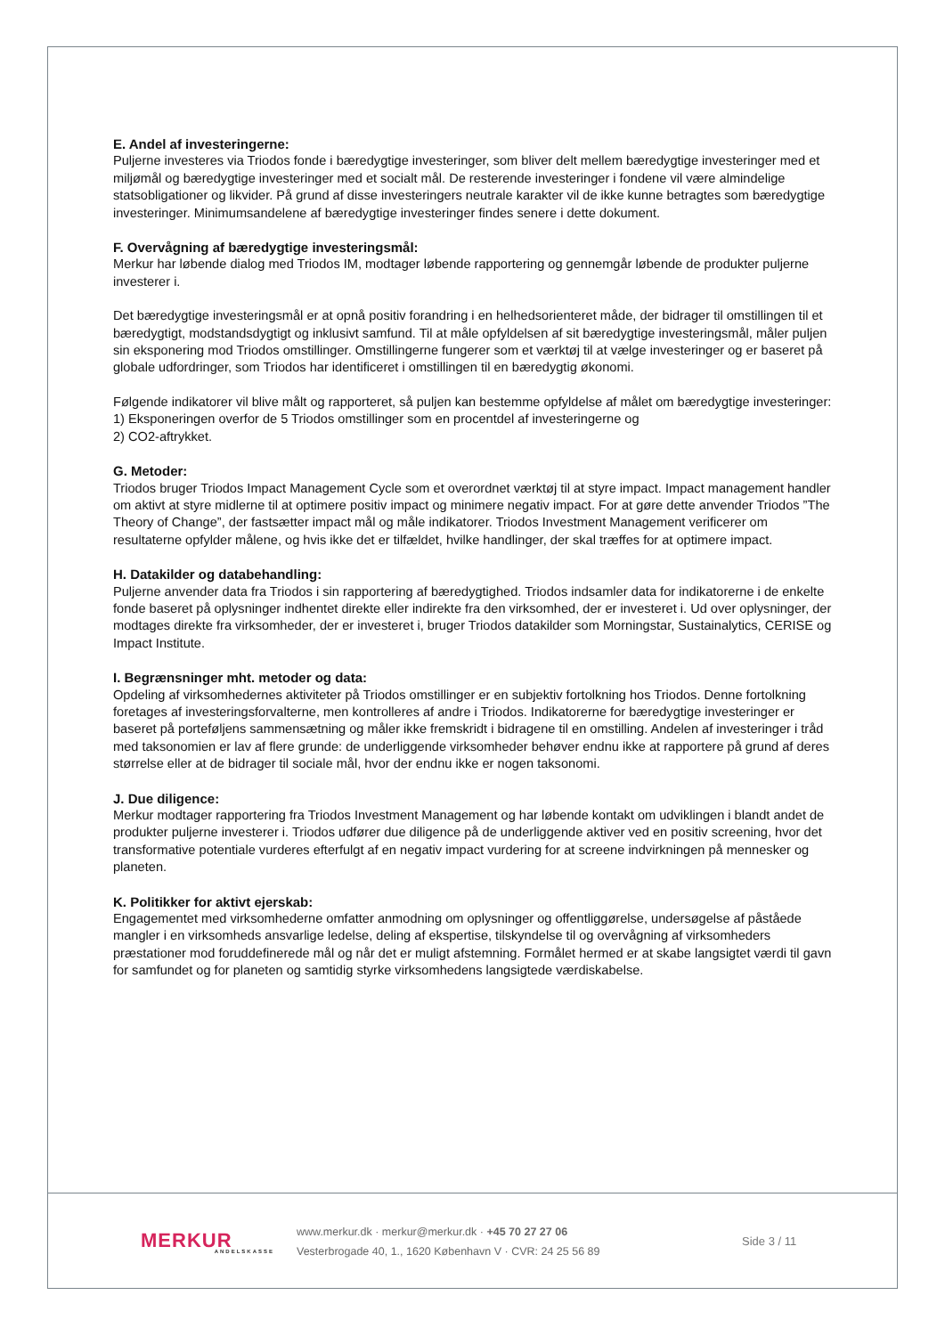E. Andel af investeringerne:
Puljerne investeres via Triodos fonde i bæredygtige investeringer, som bliver delt mellem bæredygtige investeringer med et miljømål og bæredygtige investeringer med et socialt mål. De resterende investeringer i fondene vil være almindelige statsobligationer og likvider. På grund af disse investeringers neutrale karakter vil de ikke kunne betragtes som bæredygtige investeringer. Minimumsandelene af bæredygtige investeringer findes senere i dette dokument.
F. Overvågning af bæredygtige investeringsmål:
Merkur har løbende dialog med Triodos IM, modtager løbende rapportering og gennemgår løbende de produkter puljerne investerer i.
Det bæredygtige investeringsmål er at opnå positiv forandring i en helhedsorienteret måde, der bidrager til omstillingen til et bæredygtigt, modstandsdygtigt og inklusivt samfund. Til at måle opfyldelsen af sit bæredygtige investeringsmål, måler puljen sin eksponering mod Triodos omstillinger. Omstillingerne fungerer som et værktøj til at vælge investeringer og er baseret på globale udfordringer, som Triodos har identificeret i omstillingen til en bæredygtig økonomi.
Følgende indikatorer vil blive målt og rapporteret, så puljen kan bestemme opfyldelse af målet om bæredygtige investeringer:
1) Eksponeringen overfor de 5 Triodos omstillinger som en procentdel af investeringerne og
2) CO2-aftrykket.
G. Metoder:
Triodos bruger Triodos Impact Management Cycle som et overordnet værktøj til at styre impact. Impact management handler om aktivt at styre midlerne til at optimere positiv impact og minimere negativ impact. For at gøre dette anvender Triodos ”The Theory of Change”, der fastsætter impact mål og måle indikatorer. Triodos Investment Management verificerer om resultaterne opfylder målene, og hvis ikke det er tilfældet, hvilke handlinger, der skal træffes for at optimere impact.
H. Datakilder og databehandling:
Puljerne anvender data fra Triodos i sin rapportering af bæredygtighed. Triodos indsamler data for indikatorerne i de enkelte fonde baseret på oplysninger indhentet direkte eller indirekte fra den virksomhed, der er investeret i. Ud over oplysninger, der modtages direkte fra virksomheder, der er investeret i, bruger Triodos datakilder som Morningstar, Sustainalytics, CERISE og Impact Institute.
I. Begrænsninger mht. metoder og data:
Opdeling af virksomhedernes aktiviteter på Triodos omstillinger er en subjektiv fortolkning hos Triodos. Denne fortolkning foretages af investeringsforvalterne, men kontrolleres af andre i Triodos. Indikatorerne for bæredygtige investeringer er baseret på porteføljens sammensætning og måler ikke fremskridt i bidragene til en omstilling. Andelen af investeringer i tråd med taksonomien er lav af flere grunde: de underliggende virksomheder behøver endnu ikke at rapportere på grund af deres størrelse eller at de bidrager til sociale mål, hvor der endnu ikke er nogen taksonomi.
J. Due diligence:
Merkur modtager rapportering fra Triodos Investment Management og har løbende kontakt om udviklingen i blandt andet de produkter puljerne investerer i. Triodos udfører due diligence på de underliggende aktiver ved en positiv screening, hvor det transformative potentiale vurderes efterfulgt af en negativ impact vurdering for at screene indvirkningen på mennesker og planeten.
K. Politikker for aktivt ejerskab:
Engagementet med virksomhederne omfatter anmodning om oplysninger og offentliggørelse, undersøgelse af påståede mangler i en virksomheds ansvarlige ledelse, deling af ekspertise, tilskyndelse til og overvågning af virksomheders præstationer mod foruddefinerede mål og når det er muligt afstemning. Formålet hermed er at skabe langsigtet værdi til gavn for samfundet og for planeten og samtidig styrke virksomhedens langsigtede værdiskabelse.
MERKUR
ANDELSKASSE
www.merkur.dk · merkur@merkur.dk · +45 70 27 27 06
Vesterbrogade 40, 1., 1620 København V · CVR: 24 25 56 89
Side 3 / 11